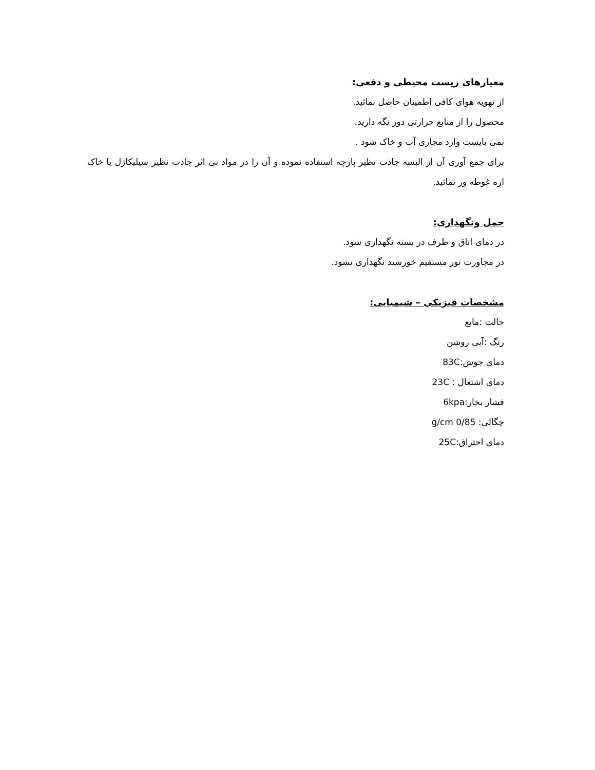معیارهای زیست محیطی و دفعی:
از تهویه هوای کافی اطمینان حاصل نمائید.
محصول را از منابع حرارتی دور نگه دارید.
نمی بایست وارد مجاری آب و خاک شود .
برای جمع آوری آن از البسه جاذب نظیر پارچه استفاده نموده و آن را در مواد بی اثر جاذب نظیر سیلیکاژل یا خاک اره غوطه ور نمائید.
حمل ونگهداری:
در دمای اتاق و ظرف در بسته نگهداری شود.
در مجاورت نور مستقیم خورشید نگهداری نشود.
مشخصات فیزیکی – شیمیایی:
حالت :مایع
رنگ :آبی روشن
دمای جوش:83C
دمای اشتعال : 23C
فشار بخار:6kpa
چگالی: 0/85 g/cm
دمای احتراق:25C